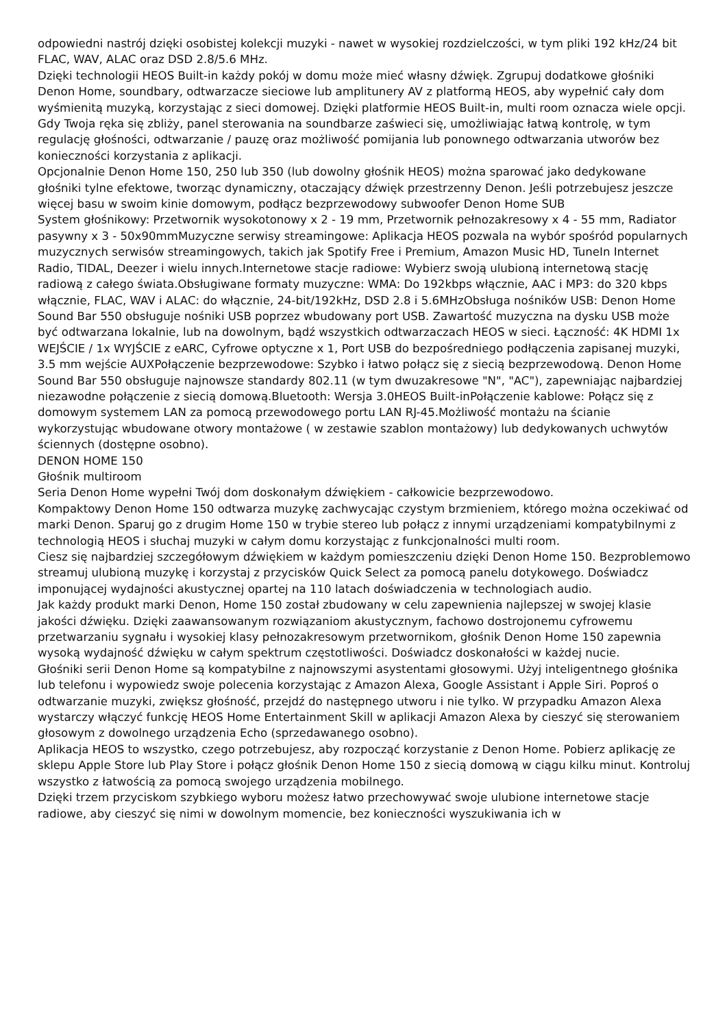odpowiedni nastrój dzięki osobistej kolekcji muzyki - nawet w wysokiej rozdzielczości, w tym pliki 192 kHz/24 bit FLAC, WAV, ALAC oraz DSD 2.8/5.6 MHz.
Dzięki technologii HEOS Built-in każdy pokój w domu może mieć własny dźwięk. Zgrupuj dodatkowe głośniki Denon Home, soundbary, odtwarzacze sieciowe lub amplitunery AV z platformą HEOS, aby wypełnić cały dom wyśmienitą muzyką, korzystając z sieci domowej. Dzięki platformie HEOS Built-in, multi room oznacza wiele opcji.
Gdy Twoja ręka się zbliży, panel sterowania na soundbarze zaświeci się, umożliwiając łatwą kontrolę, w tym regulację głośności, odtwarzanie / pauzę oraz możliwość pomijania lub ponownego odtwarzania utworów bez konieczności korzystania z aplikacji.
Opcjonalnie Denon Home 150, 250 lub 350 (lub dowolny głośnik HEOS) można sparować jako dedykowane głośniki tylne efektowe, tworząc dynamiczny, otaczający dźwięk przestrzenny Denon. Jeśli potrzebujesz jeszcze więcej basu w swoim kinie domowym, podłącz bezprzewodowy subwoofer Denon Home SUB
System głośnikowy: Przetwornik wysokotonowy x 2 - 19 mm, Przetwornik pełnozakresowy x 4 - 55 mm, Radiator pasywny x 3 - 50x90mmMuzyczne serwisy streamingowe: Aplikacja HEOS pozwala na wybór spośród popularnych muzycznych serwisów streamingowych, takich jak Spotify Free i Premium, Amazon Music HD, TuneIn Internet Radio, TIDAL, Deezer i wielu innych.Internetowe stacje radiowe: Wybierz swoją ulubioną internetową stację radiową z całego świata.Obsługiwane formaty muzyczne: WMA: Do 192kbps włącznie, AAC i MP3: do 320 kbps włącznie, FLAC, WAV i ALAC: do włącznie, 24-bit/192kHz, DSD 2.8 i 5.6MHzObsługa nośników USB: Denon Home Sound Bar 550 obsługuje nośniki USB poprzez wbudowany port USB. Zawartość muzyczna na dysku USB może być odtwarzana lokalnie, lub na dowolnym, bądź wszystkich odtwarzaczach HEOS w sieci. Łączność: 4K HDMI 1x WEJŚCIE / 1x WYJŚCIE z eARC, Cyfrowe optyczne x 1, Port USB do bezpośredniego podłączenia zapisanej muzyki, 3.5 mm wejście AUXPołączenie bezprzewodowe: Szybko i łatwo połącz się z siecią bezprzewodową. Denon Home Sound Bar 550 obsługuje najnowsze standardy 802.11 (w tym dwuzakresowe "N", "AC"), zapewniając najbardziej niezawodne połączenie z siecią domową.Bluetooth: Wersja 3.0HEOS Built-inPołączenie kablowe: Połącz się z domowym systemem LAN za pomocą przewodowego portu LAN RJ-45.Możliwość montażu na ścianie wykorzystując wbudowane otwory montażowe ( w zestawie szablon montażowy) lub dedykowanych uchwytów ściennych (dostępne osobno).
DENON HOME 150
Głośnik multiroom
Seria Denon Home wypełni Twój dom doskonałym dźwiękiem - całkowicie bezprzewodowo.
Kompaktowy Denon Home 150 odtwarza muzykę zachwycając czystym brzmieniem, którego można oczekiwać od marki Denon. Sparuj go z drugim Home 150 w trybie stereo lub połącz z innymi urządzeniami kompatybilnymi z technologią HEOS i słuchaj muzyki w całym domu korzystając z funkcjonalności multi room.
Ciesz się najbardziej szczegółowym dźwiękiem w każdym pomieszczeniu dzięki Denon Home 150. Bezproblemowo streamuj ulubioną muzykę i korzystaj z przycisków Quick Select za pomocą panelu dotykowego. Doświadcz imponującej wydajności akustycznej opartej na 110 latach doświadczenia w technologiach audio.
Jak każdy produkt marki Denon, Home 150 został zbudowany w celu zapewnienia najlepszej w swojej klasie jakości dźwięku. Dzięki zaawansowanym rozwiązaniom akustycznym, fachowo dostrojonemu cyfrowemu przetwarzaniu sygnału i wysokiej klasy pełnozakresowym przetwornikom, głośnik Denon Home 150 zapewnia wysoką wydajność dźwięku w całym spektrum częstotliwości. Doświadcz doskonałości w każdej nucie.
Głośniki serii Denon Home są kompatybilne z najnowszymi asystentami głosowymi. Użyj inteligentnego głośnika lub telefonu i wypowiedz swoje polecenia korzystając z Amazon Alexa, Google Assistant i Apple Siri. Poproś o odtwarzanie muzyki, zwiększ głośność, przejdź do następnego utworu i nie tylko. W przypadku Amazon Alexa wystarczy włączyć funkcję HEOS Home Entertainment Skill w aplikacji Amazon Alexa by cieszyć się sterowaniem głosowym z dowolnego urządzenia Echo (sprzedawanego osobno).
Aplikacja HEOS to wszystko, czego potrzebujesz, aby rozpocząć korzystanie z Denon Home. Pobierz aplikację ze sklepu Apple Store lub Play Store i połącz głośnik Denon Home 150 z siecią domową w ciągu kilku minut. Kontroluj wszystko z łatwością za pomocą swojego urządzenia mobilnego.
Dzięki trzem przyciskom szybkiego wyboru możesz łatwo przechowywać swoje ulubione internetowe stacje radiowe, aby cieszyć się nimi w dowolnym momencie, bez konieczności wyszukiwania ich w